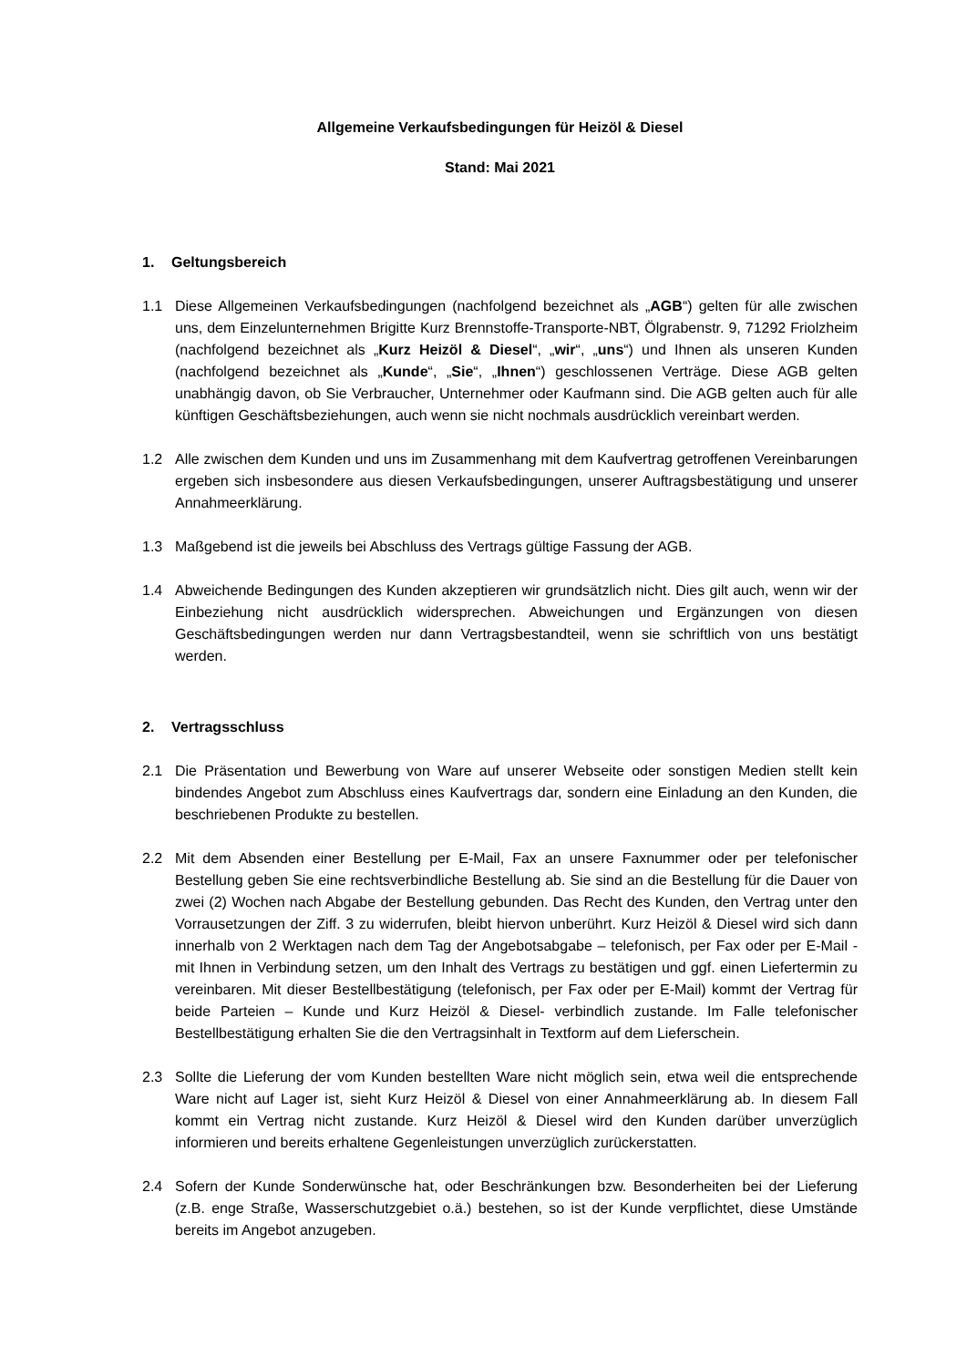Allgemeine Verkaufsbedingungen für Heizöl & Diesel
Stand: Mai 2021
1. Geltungsbereich
1.1 Diese Allgemeinen Verkaufsbedingungen (nachfolgend bezeichnet als „AGB“) gelten für alle zwischen uns, dem Einzelunternehmen Brigitte Kurz Brennstoffe-Transporte-NBT, Ölgrabenstr. 9, 71292 Friolzheim (nachfolgend bezeichnet als „Kurz Heizöl & Diesel“, „wir“, „uns“) und Ihnen als unseren Kunden (nachfolgend bezeichnet als „Kunde“, „Sie“, „Ihnen“) geschlossenen Verträge. Diese AGB gelten unabhängig davon, ob Sie Verbraucher, Unternehmer oder Kaufmann sind. Die AGB gelten auch für alle künftigen Geschäftsbeziehungen, auch wenn sie nicht nochmals ausdrücklich vereinbart werden.
1.2 Alle zwischen dem Kunden und uns im Zusammenhang mit dem Kaufvertrag getroffenen Vereinbarungen ergeben sich insbesondere aus diesen Verkaufsbedingungen, unserer Auftragsbestätigung und unserer Annahmeerklärung.
1.3 Maßgebend ist die jeweils bei Abschluss des Vertrags gültige Fassung der AGB.
1.4 Abweichende Bedingungen des Kunden akzeptieren wir grundsätzlich nicht. Dies gilt auch, wenn wir der Einbeziehung nicht ausdrücklich widersprechen. Abweichungen und Ergänzungen von diesen Geschäftsbedingungen werden nur dann Vertragsbestandteil, wenn sie schriftlich von uns bestätigt werden.
2. Vertragsschluss
2.1 Die Präsentation und Bewerbung von Ware auf unserer Webseite oder sonstigen Medien stellt kein bindendes Angebot zum Abschluss eines Kaufvertrags dar, sondern eine Einladung an den Kunden, die beschriebenen Produkte zu bestellen.
2.2 Mit dem Absenden einer Bestellung per E-Mail, Fax an unsere Faxnummer oder per telefonischer Bestellung geben Sie eine rechtsverbindliche Bestellung ab. Sie sind an die Bestellung für die Dauer von zwei (2) Wochen nach Abgabe der Bestellung gebunden. Das Recht des Kunden, den Vertrag unter den Vorrausetzungen der Ziff. 3 zu widerrufen, bleibt hiervon unberührt. Kurz Heizöl & Diesel wird sich dann innerhalb von 2 Werktagen nach dem Tag der Angebotsabgabe – telefonisch, per Fax oder per E-Mail - mit Ihnen in Verbindung setzen, um den Inhalt des Vertrags zu bestätigen und ggf. einen Liefertermin zu vereinbaren. Mit dieser Bestellbestätigung (telefonisch, per Fax oder per E-Mail) kommt der Vertrag für beide Parteien – Kunde und Kurz Heizöl & Diesel- verbindlich zustande. Im Falle telefonischer Bestellbestätigung erhalten Sie die den Vertragsinhalt in Textform auf dem Lieferschein.
2.3 Sollte die Lieferung der vom Kunden bestellten Ware nicht möglich sein, etwa weil die entsprechende Ware nicht auf Lager ist, sieht Kurz Heizöl & Diesel von einer Annahmeerklärung ab. In diesem Fall kommt ein Vertrag nicht zustande. Kurz Heizöl & Diesel wird den Kunden darüber unverzüglich informieren und bereits erhaltene Gegenleistungen unverzüglich zurückerstatten.
2.4 Sofern der Kunde Sonderwünsche hat, oder Beschränkungen bzw. Besonderheiten bei der Lieferung (z.B. enge Straße, Wasserschutzgebiet o.ä.) bestehen, so ist der Kunde verpflichtet, diese Umstände bereits im Angebot anzugeben.